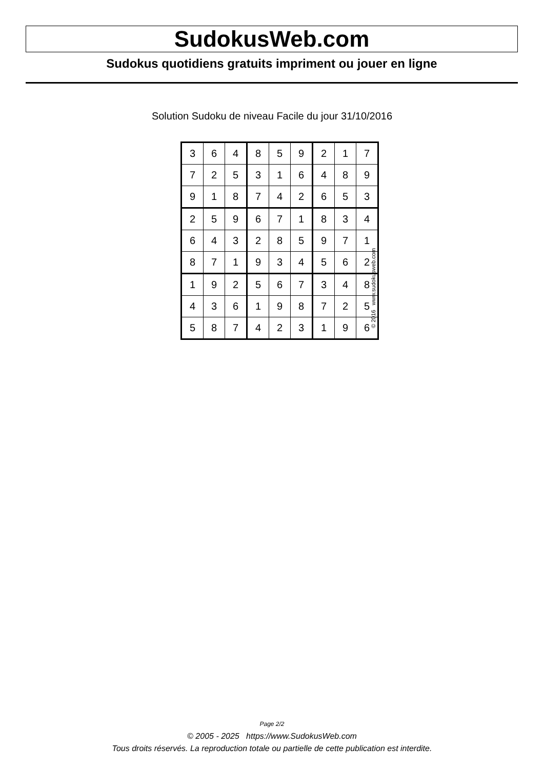SudokusWeb.com
Sudokus quotidiens gratuits impriment ou jouer en ligne
Solution Sudoku de niveau Facile du jour 31/10/2016
| 3 | 6 | 4 | 8 | 5 | 9 | 2 | 1 | 7 |
| 7 | 2 | 5 | 3 | 1 | 6 | 4 | 8 | 9 |
| 9 | 1 | 8 | 7 | 4 | 2 | 6 | 5 | 3 |
| 2 | 5 | 9 | 6 | 7 | 1 | 8 | 3 | 4 |
| 6 | 4 | 3 | 2 | 8 | 5 | 9 | 7 | 1 |
| 8 | 7 | 1 | 9 | 3 | 4 | 5 | 6 | 2 |
| 1 | 9 | 2 | 5 | 6 | 7 | 3 | 4 | 8 |
| 4 | 3 | 6 | 1 | 9 | 8 | 7 | 2 | 5 |
| 5 | 8 | 7 | 4 | 2 | 3 | 1 | 9 | 6 |
© 2016 www.sudokusweb.com
Page 2/2
© 2005 - 2025 https://www.SudokusWeb.com
Tous droits réservés. La reproduction totale ou partielle de cette publication est interdite.